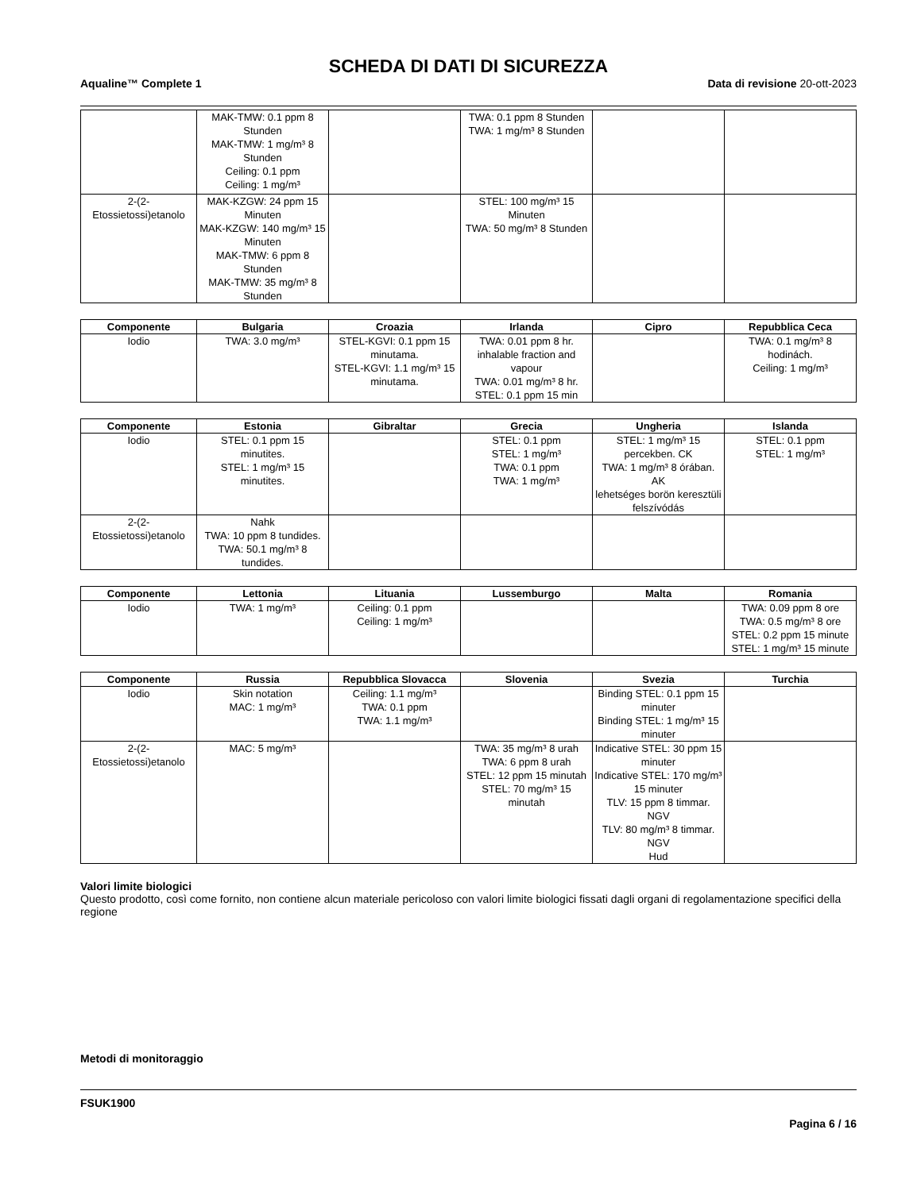SCHEDA DI DATI DI SICUREZZA
Aqualine™ Complete 1 Data di revisione 20-ott-2023
| | MAK-TMW: 0.1 ppm 8 Stunden MAK-TMW: 1 mg/m³ 8 Stunden Ceiling: 0.1 ppm Ceiling: 1 mg/m³ | | TWA: 0.1 ppm 8 Stunden TWA: 1 mg/m³ 8 Stunden | | |
| 2-(2-Etossietossi)etanolo | MAK-KZGW: 24 ppm 15 Minuten MAK-KZGW: 140 mg/m³ 15 Minuten MAK-TMW: 6 ppm 8 Stunden MAK-TMW: 35 mg/m³ 8 Stunden | | STEL: 100 mg/m³ 15 Minuten TWA: 50 mg/m³ 8 Stunden | | |
| Componente | Bulgaria | Croazia | Irlanda | Cipro | Repubblica Ceca |
| --- | --- | --- | --- | --- | --- |
| Iodio | TWA: 3.0 mg/m³ | STEL-KGVI: 0.1 ppm 15 minutama. STEL-KGVI: 1.1 mg/m³ 15 minutama. | TWA: 0.01 ppm 8 hr. inhalable fraction and vapour TWA: 0.01 mg/m³ 8 hr. STEL: 0.1 ppm 15 min | | TWA: 0.1 mg/m³ 8 hodinách. Ceiling: 1 mg/m³ |
| Componente | Estonia | Gibraltar | Grecia | Ungheria | Islanda |
| --- | --- | --- | --- | --- | --- |
| Iodio | STEL: 0.1 ppm 15 minutites. STEL: 1 mg/m³ 15 minutites. | | STEL: 0.1 ppm STEL: 1 mg/m³ TWA: 0.1 ppm TWA: 1 mg/m³ | STEL: 1 mg/m³ 15 percekben. CK TWA: 1 mg/m³ 8 órában. AK lehetséges borön keresztüli felszívódás | STEL: 0.1 ppm STEL: 1 mg/m³ |
| 2-(2-Etossietossi)etanolo | Nahk TWA: 10 ppm 8 tundides. TWA: 50.1 mg/m³ 8 tundides. | | | | |
| Componente | Lettonia | Lituania | Lussemburgo | Malta | Romania |
| --- | --- | --- | --- | --- | --- |
| Iodio | TWA: 1 mg/m³ | Ceiling: 0.1 ppm Ceiling: 1 mg/m³ | | | TWA: 0.09 ppm 8 ore TWA: 0.5 mg/m³ 8 ore STEL: 0.2 ppm 15 minute STEL: 1 mg/m³ 15 minute |
| Componente | Russia | Repubblica Slovacca | Slovenia | Svezia | Turchia |
| --- | --- | --- | --- | --- | --- |
| Iodio | Skin notation MAC: 1 mg/m³ | Ceiling: 1.1 mg/m³ TWA: 0.1 ppm TWA: 1.1 mg/m³ | | Binding STEL: 0.1 ppm 15 minuter Binding STEL: 1 mg/m³ 15 minuter | |
| 2-(2-Etossietossi)etanolo | MAC: 5 mg/m³ | | TWA: 35 mg/m³ 8 urah TWA: 6 ppm 8 urah STEL: 12 ppm 15 minutah STEL: 70 mg/m³ 15 minutah | Indicative STEL: 30 ppm 15 minuter Indicative STEL: 170 mg/m³ 15 minuter TLV: 15 ppm 8 timmar. NGV TLV: 80 mg/m³ 8 timmar. NGV Hud | |
Valori limite biologici
Questo prodotto, così come fornito, non contiene alcun materiale pericoloso con valori limite biologici fissati dagli organi di regolamentazione specifici della regione
Metodi di monitoraggio
FSUK1900
Pagina 6 / 16